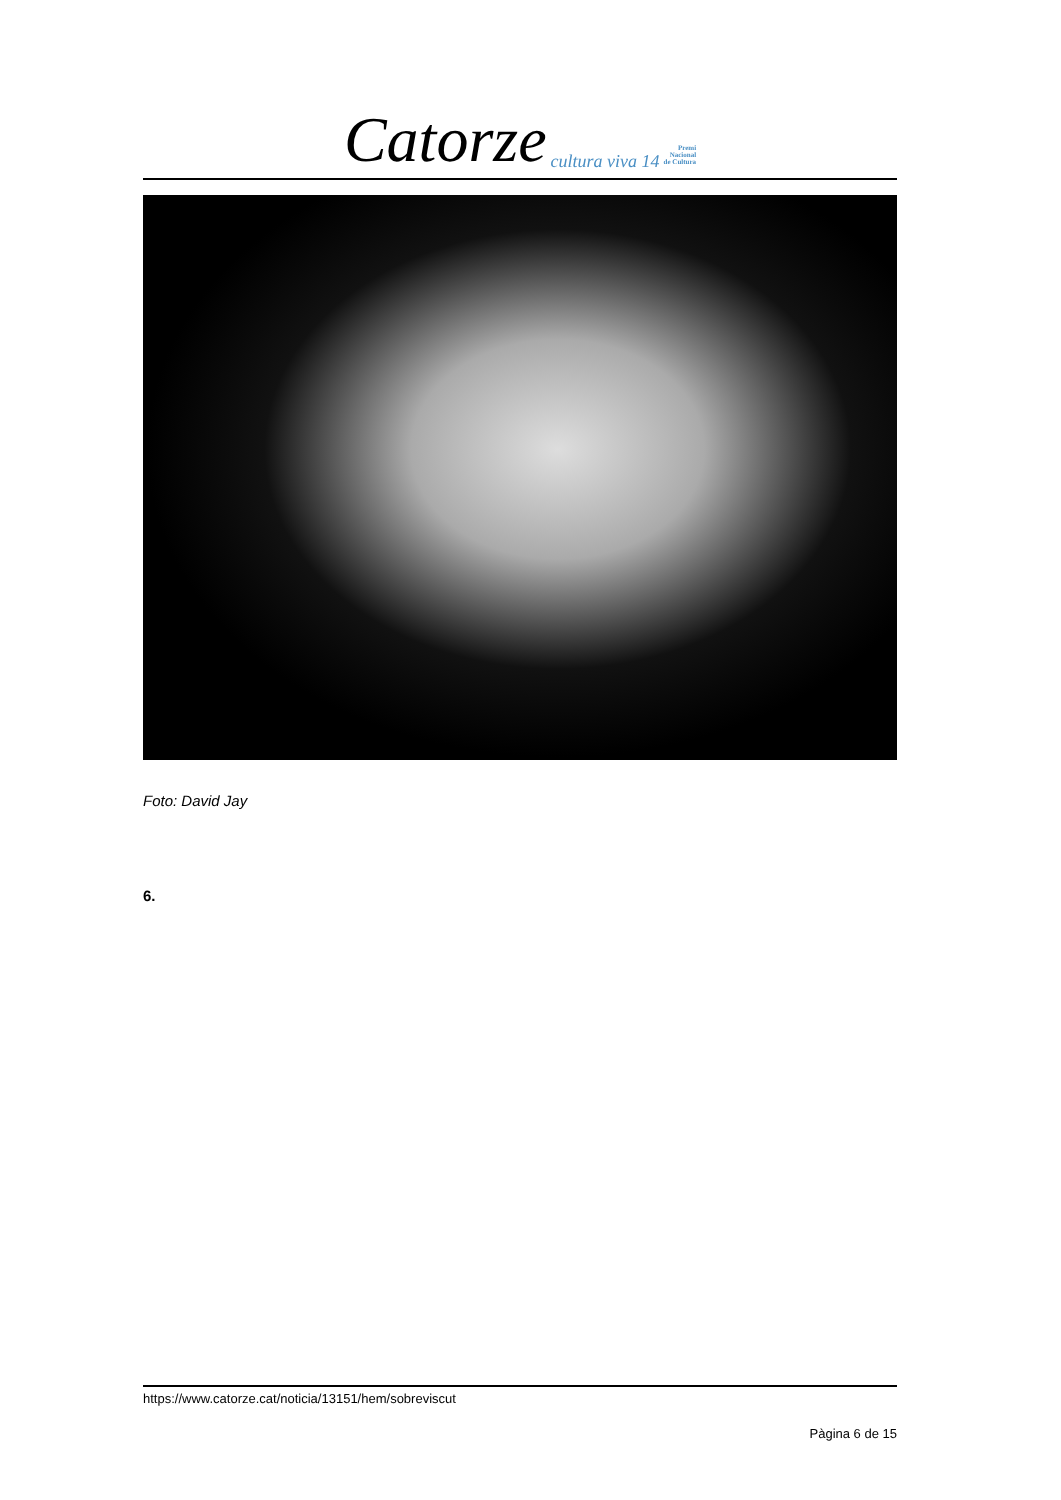Catorze cultura viva 14 Premi
Nacional
de Cultura
Foto: David Jay
6.
https://www.catorze.cat/noticia/13151/hem/sobreviscut
Pàgina 6 de 15